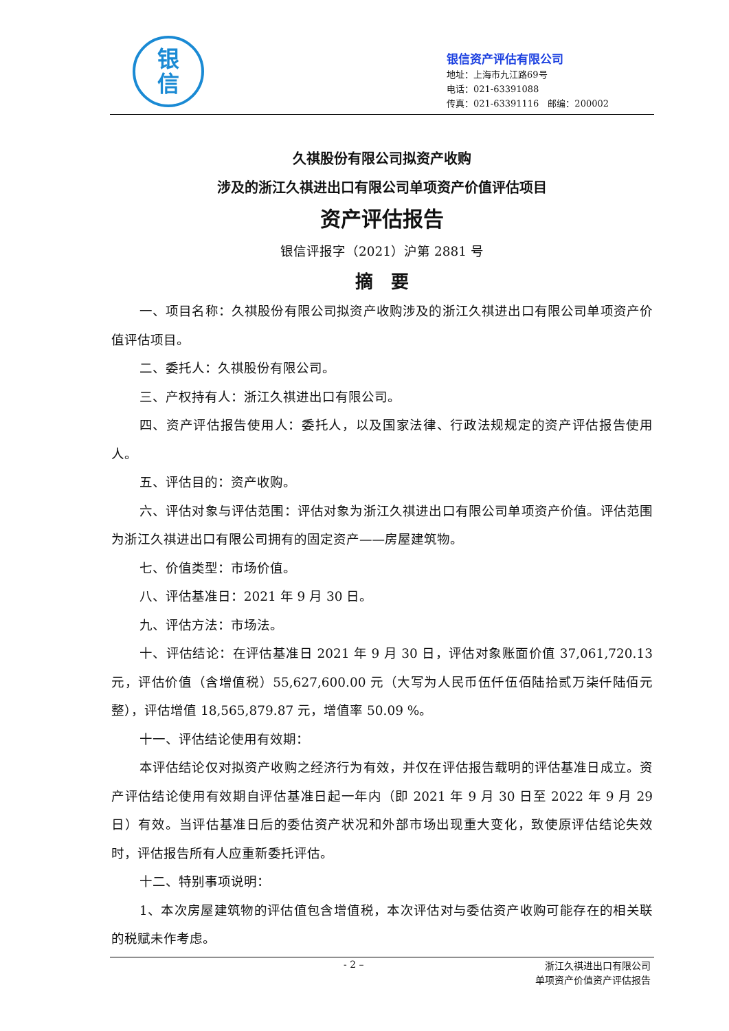银
信
银信资产评估有限公司
地址：上海市九江路69号
电话：021-63391088
传真：021-63391116　邮编：200002
久祺股份有限公司拟资产收购
涉及的浙江久祺进出口有限公司单项资产价值评估项目
资产评估报告
银信评报字（2021）沪第 2881 号
摘　要
一、项目名称：久祺股份有限公司拟资产收购涉及的浙江久祺进出口有限公司单项资产价值评估项目。
二、委托人：久祺股份有限公司。
三、产权持有人：浙江久祺进出口有限公司。
四、资产评估报告使用人：委托人，以及国家法律、行政法规规定的资产评估报告使用人。
五、评估目的：资产收购。
六、评估对象与评估范围：评估对象为浙江久祺进出口有限公司单项资产价值。评估范围为浙江久祺进出口有限公司拥有的固定资产——房屋建筑物。
七、价值类型：市场价值。
八、评估基准日：2021 年 9 月 30 日。
九、评估方法：市场法。
十、评估结论：在评估基准日 2021 年 9 月 30 日，评估对象账面价值 37,061,720.13 元，评估价值（含增值税）55,627,600.00 元（大写为人民币伍仟伍佰陆拾贰万柒仟陆佰元整），评估增值 18,565,879.87 元，增值率 50.09 %。
十一、评估结论使用有效期：
本评估结论仅对拟资产收购之经济行为有效，并仅在评估报告载明的评估基准日成立。资产评估结论使用有效期自评估基准日起一年内（即 2021 年 9 月 30 日至 2022 年 9 月 29 日）有效。当评估基准日后的委估资产状况和外部市场出现重大变化，致使原评估结论失效时，评估报告所有人应重新委托评估。
十二、特别事项说明：
1、本次房屋建筑物的评估值包含增值税，本次评估对与委估资产收购可能存在的相关联的税赋未作考虑。
- 2 –
浙江久祺进出口有限公司
单项资产价值资产评估报告